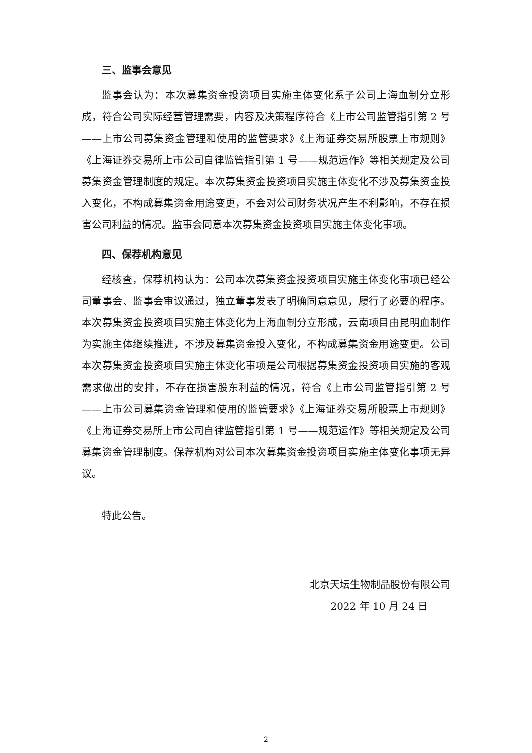三、监事会意见
监事会认为：本次募集资金投资项目实施主体变化系子公司上海血制分立形成，符合公司实际经营管理需要，内容及决策程序符合《上市公司监管指引第 2 号——上市公司募集资金管理和使用的监管要求》《上海证券交易所股票上市规则》《上海证券交易所上市公司自律监管指引第 1 号——规范运作》等相关规定及公司募集资金管理制度的规定。本次募集资金投资项目实施主体变化不涉及募集资金投入变化，不构成募集资金用途变更，不会对公司财务状况产生不利影响，不存在损害公司利益的情况。监事会同意本次募集资金投资项目实施主体变化事项。
四、保荐机构意见
经核查，保荐机构认为：公司本次募集资金投资项目实施主体变化事项已经公司董事会、监事会审议通过，独立董事发表了明确同意意见，履行了必要的程序。本次募集资金投资项目实施主体变化为上海血制分立形成，云南项目由昆明血制作为实施主体继续推进，不涉及募集资金投入变化，不构成募集资金用途变更。公司本次募集资金投资项目实施主体变化事项是公司根据募集资金投资项目实施的客观需求做出的安排，不存在损害股东利益的情况，符合《上市公司监管指引第 2 号——上市公司募集资金管理和使用的监管要求》《上海证券交易所股票上市规则》《上海证券交易所上市公司自律监管指引第 1 号——规范运作》等相关规定及公司募集资金管理制度。保荐机构对公司本次募集资金投资项目实施主体变化事项无异议。
特此公告。
北京天坛生物制品股份有限公司
2022 年 10 月 24 日
2